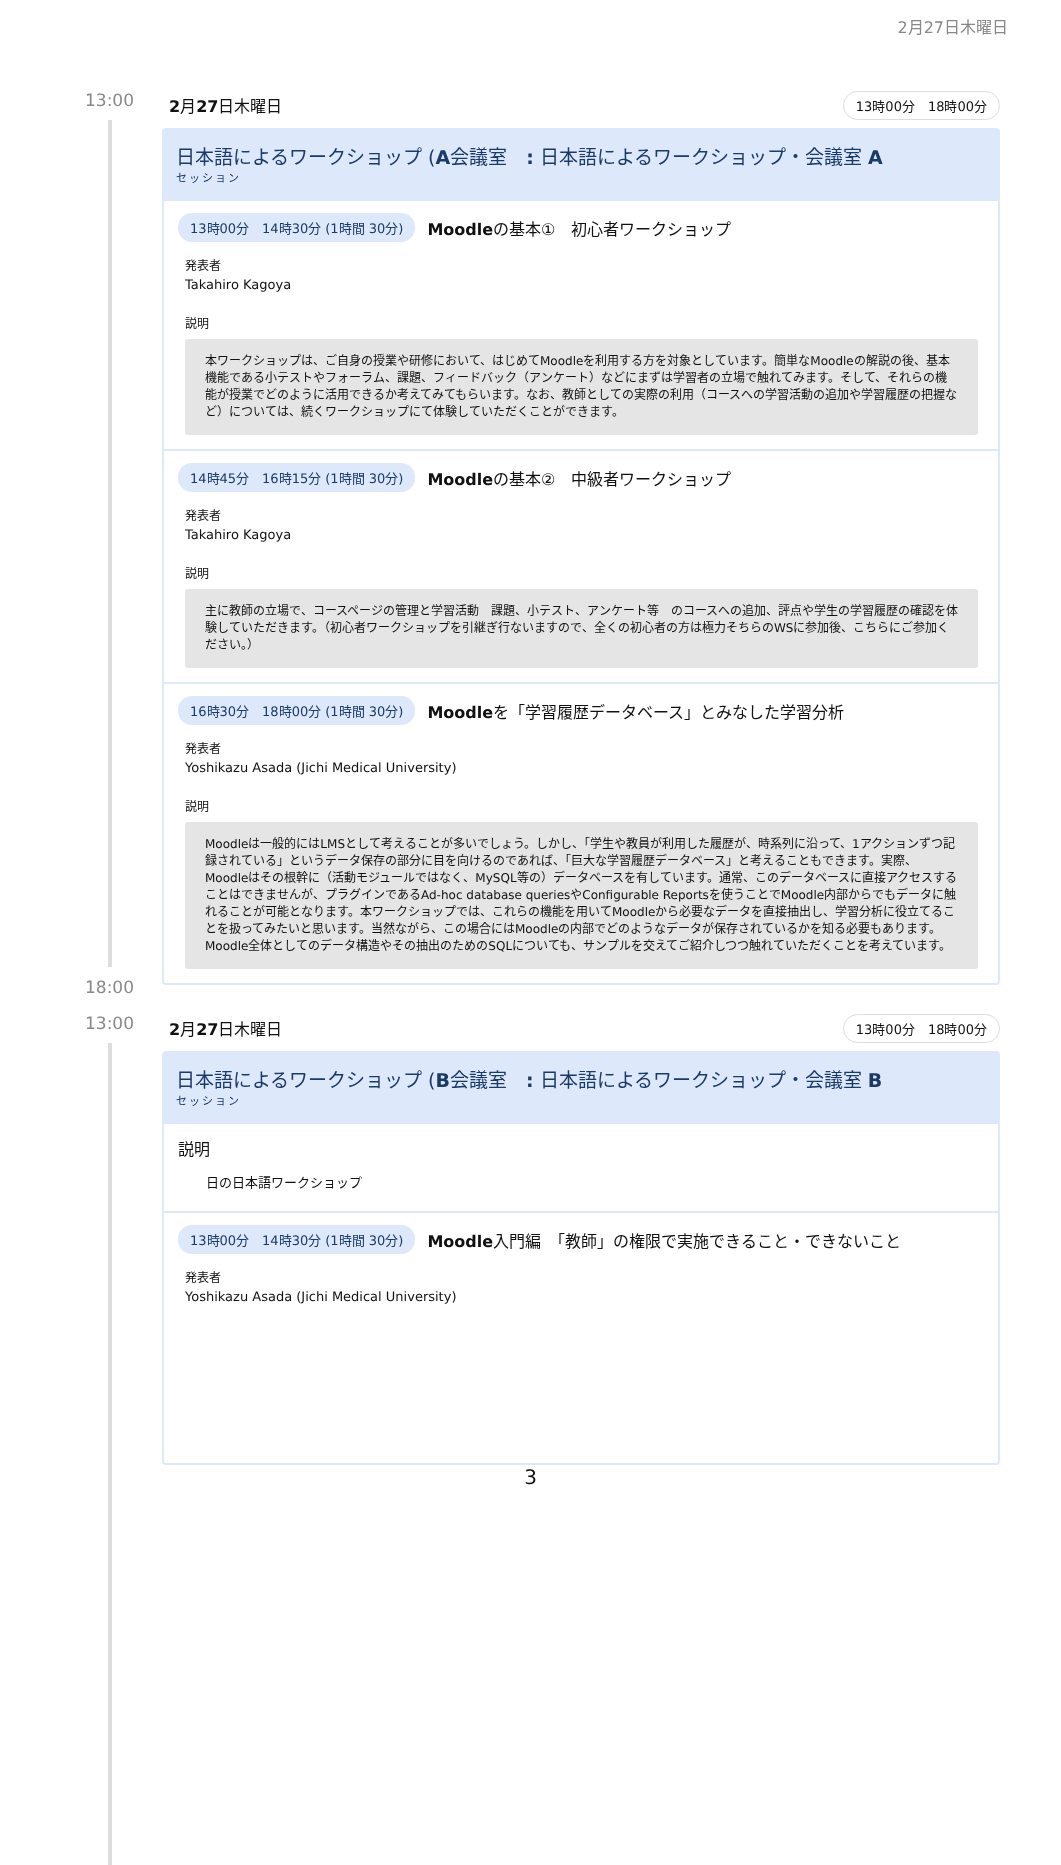2月27日木曜日
13:00
18:00
2月27日木曜日 13時00分　18時00分
日本語によるワークショップ (A会議室　: 日本語によるワークショップ・会議室 A
セッション
13時00分　14時30分 (1時間 30分) Moodleの基本①　初心者ワークショップ
発表者
Takahiro Kagoya
説明
本ワークショップは、ご自身の授業や研修において、はじめてMoodleを利用する方を対象としています。簡単なMoodleの解説の後、基本機能である小テストやフォーラム、課題、フィードバック（アンケート）などにまずは学習者の立場で触れてみます。そして、それらの機能が授業でどのように活用できるか考えてみてもらいます。なお、教師としての実際の利用（コースへの学習活動の追加や学習履歴の把握など）については、続くワークショップにて体験していただくことができます。
14時45分　16時15分 (1時間 30分) Moodleの基本②　中級者ワークショップ
発表者
Takahiro Kagoya
説明
主に教師の立場で、コースページの管理と学習活動　課題、小テスト、アンケート等　のコースへの追加、評点や学生の学習履歴の確認を体験していただきます。（初心者ワークショップを引継ぎ行ないますので、全くの初心者の方は極力そちらのWSに参加後、こちらにご参加ください。）
16時30分　18時00分 (1時間 30分) Moodleを「学習履歴データベース」とみなした学習分析
発表者
Yoshikazu Asada (Jichi Medical University)
説明
Moodleは一般的にはLMSとして考えることが多いでしょう。しかし、「学生や教員が利用した履歴が、時系列に沿って、1アクションずつ記録されている」というデータ保存の部分に目を向けるのであれば、「巨大な学習履歴データベース」と考えることもできます。実際、Moodleはその根幹に（活動モジュールではなく、MySQL等の）データベースを有しています。通常、このデータベースに直接アクセスすることはできませんが、プラグインであるAd-hoc database queriesやConfigurable Reportsを使うことでMoodle内部からでもデータに触れることが可能となります。本ワークショップでは、これらの機能を用いてMoodleから必要なデータを直接抽出し、学習分析に役立てることを扱ってみたいと思います。当然ながら、この場合にはMoodleの内部でどのようなデータが保存されているかを知る必要もあります。Moodle全体としてのデータ構造やその抽出のためのSQLについても、サンプルを交えてご紹介しつつ触れていただくことを考えています。
13:00
2月27日木曜日 13時00分　18時00分
日本語によるワークショップ (B会議室　: 日本語によるワークショップ・会議室 B
セッション
説明
日の日本語ワークショップ
13時00分　14時30分 (1時間 30分) Moodle入門編　「教師」の権限で実施できること・できないこと
発表者
Yoshikazu Asada (Jichi Medical University)
3